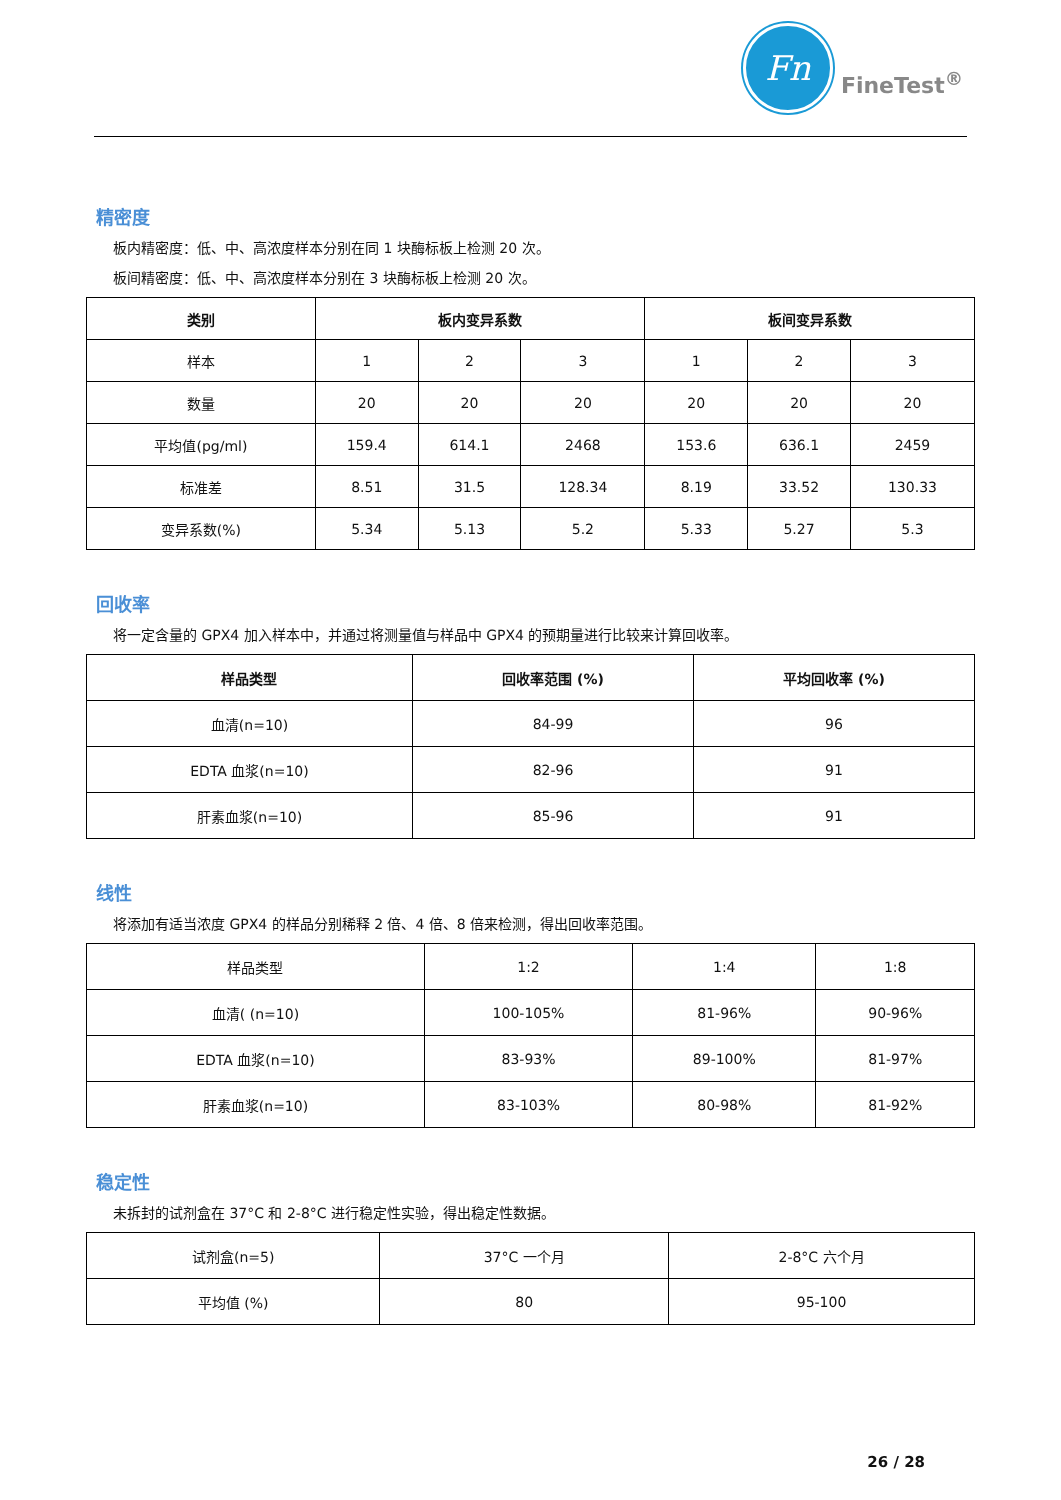Fn
FineTest<sup>®</sup>
精密度
板内精密度：低、中、高浓度样本分别在同 1 块酶标板上检测 20 次。
板间精密度：低、中、高浓度样本分别在 3 块酶标板上检测 20 次。
| 类别 | 板内变异系数 | | | 板间变异系数 | | |
| --- | --- | --- | --- | --- | --- | --- |
| 样本 | 1 | 2 | 3 | 1 | 2 | 3 |
| 数量 | 20 | 20 | 20 | 20 | 20 | 20 |
| 平均值(pg/ml) | 159.4 | 614.1 | 2468 | 153.6 | 636.1 | 2459 |
| 标准差 | 8.51 | 31.5 | 128.34 | 8.19 | 33.52 | 130.33 |
| 变异系数(%) | 5.34 | 5.13 | 5.2 | 5.33 | 5.27 | 5.3 |
回收率
将一定含量的 GPX4 加入样本中，并通过将测量值与样品中 GPX4 的预期量进行比较来计算回收率。
| 样品类型 | 回收率范围 (%) | 平均回收率 (%) |
| --- | --- | --- |
| 血清(n=10) | 84-99 | 96 |
| EDTA 血浆(n=10) | 82-96 | 91 |
| 肝素血浆(n=10) | 85-96 | 91 |
线性
将添加有适当浓度 GPX4 的样品分别稀释 2 倍、4 倍、8 倍来检测，得出回收率范围。
| 样品类型 | 1:2 | 1:4 | 1:8 |
| 血清( (n=10) | 100-105% | 81-96% | 90-96% |
| EDTA 血浆(n=10) | 83-93% | 89-100% | 81-97% |
| 肝素血浆(n=10) | 83-103% | 80-98% | 81-92% |
稳定性
未拆封的试剂盒在 37°C 和 2-8°C 进行稳定性实验，得出稳定性数据。
| 试剂盒(n=5) | 37°C 一个月 | 2-8°C 六个月 |
| 平均值 (%) | 80 | 95-100 |
26 / 28